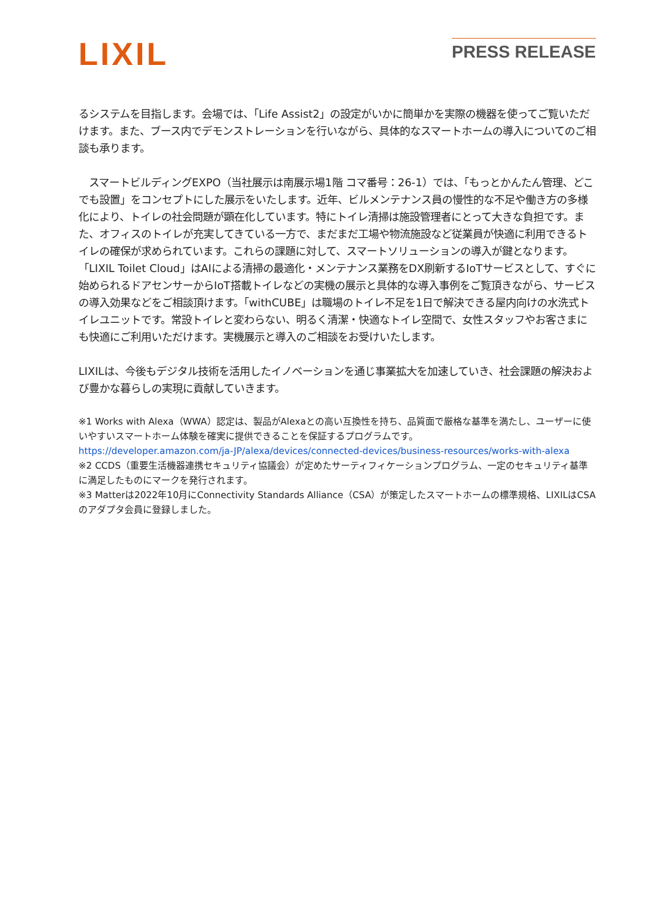LIXIL
PRESS RELEASE
るシステムを目指します。会場では、「Life Assist2」の設定がいかに簡単かを実際の機器を使ってご覧いただけます。また、ブース内でデモンストレーションを行いながら、具体的なスマートホームの導入についてのご相談も承ります。
　スマートビルディングEXPO（当社展示は南展示場1階 コマ番号：26-1）では、「もっとかんたん管理、どこでも設置」をコンセプトにした展示をいたします。近年、ビルメンテナンス員の慢性的な不足や働き方の多様化により、トイレの社会問題が顕在化しています。特にトイレ清掃は施設管理者にとって大きな負担です。また、オフィスのトイレが充実してきている一方で、まだまだ工場や物流施設など従業員が快適に利用できるトイレの確保が求められています。これらの課題に対して、スマートソリューションの導入が鍵となります。「LIXIL Toilet Cloud」はAIによる清掃の最適化・メンテナンス業務をDX刷新するIoTサービスとして、すぐに始められるドアセンサーからIoT搭載トイレなどの実機の展示と具体的な導入事例をご覧頂きながら、サービスの導入効果などをご相談頂けます。「withCUBE」は職場のトイレ不足を1日で解決できる屋内向けの水洗式トイレユニットです。常設トイレと変わらない、明るく清潔・快適なトイレ空間で、女性スタッフやお客さまにも快適にご利用いただけます。実機展示と導入のご相談をお受けいたします。
LIXILは、今後もデジタル技術を活用したイノベーションを通じ事業拡大を加速していき、社会課題の解決および豊かな暮らしの実現に貢献していきます。
※1 Works with Alexa（WWA）認定は、製品がAlexaとの高い互換性を持ち、品質面で厳格な基準を満たし、ユーザーに使いやすいスマートホーム体験を確実に提供できることを保証するプログラムです。
https://developer.amazon.com/ja-JP/alexa/devices/connected-devices/business-resources/works-with-alexa
※2 CCDS（重要生活機器連携セキュリティ協議会）が定めたサーティフィケーションプログラム、一定のセキュリティ基準に満足したものにマークを発行されます。
※3 Matterは2022年10月にConnectivity Standards Alliance（CSA）が策定したスマートホームの標準規格、LIXILはCSAのアダプタ会員に登録しました。